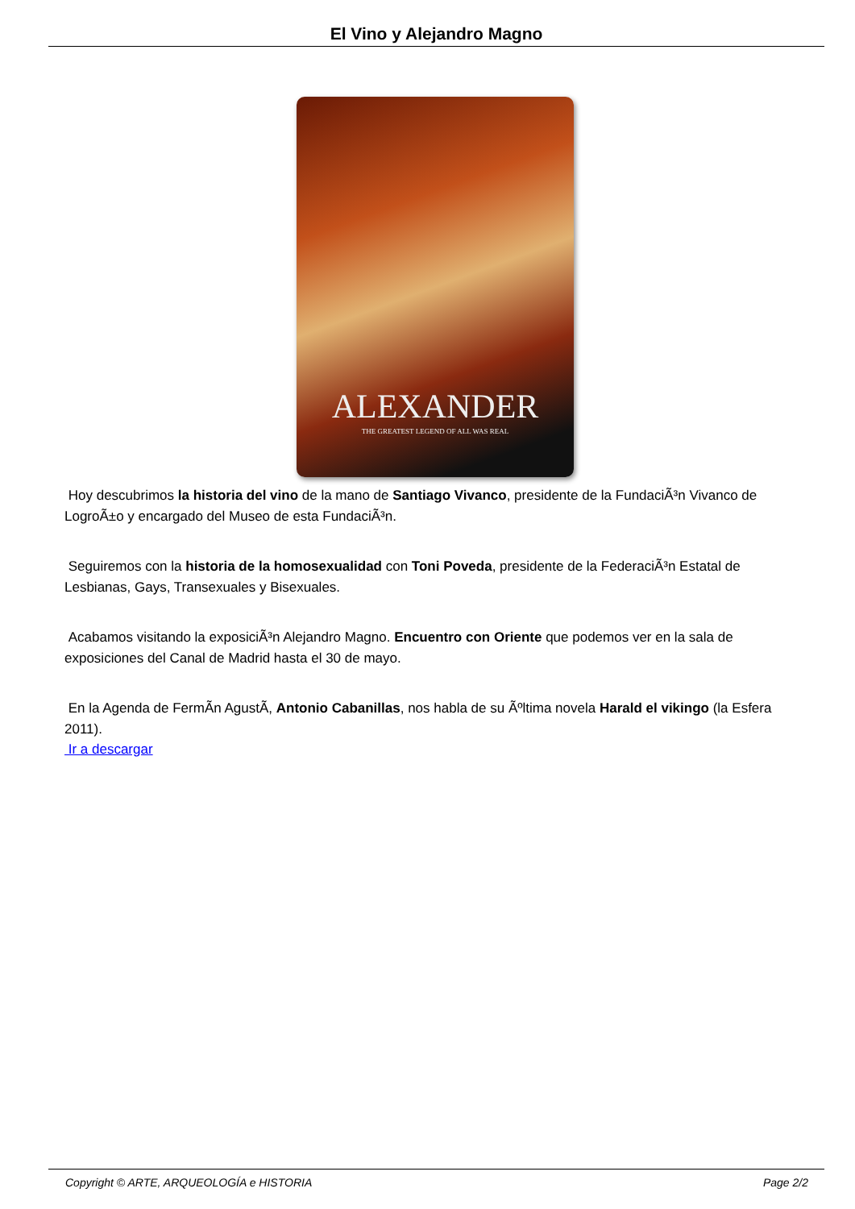El Vino y Alejandro Magno
ALEXANDER
THE GREATEST LEGEND OF ALL WAS REAL
Hoy descubrimos la historia del vino de la mano de Santiago Vivanco, presidente de la FundaciÃ³n Vivanco de LogroÃ±o y encargado del Museo de esta FundaciÃ³n.
Seguiremos con la historia de la homosexualidad con Toni Poveda, presidente de la FederaciÃ³n Estatal de Lesbianas, Gays, Transexuales y Bisexuales.
Acabamos visitando la exposiciÃ³n Alejandro Magno. Encuentro con Oriente que podemos ver en la sala de exposiciones del Canal de Madrid hasta el 30 de mayo.
En la Agenda de FermÃ­n AgustÃ­, Antonio Cabanillas, nos habla de su Ãºltima novela Harald el vikingo (la Esfera 2011).
Ir a descargar
Copyright © ARTE, ARQUEOLOGÍA e HISTORIA Page 2/2